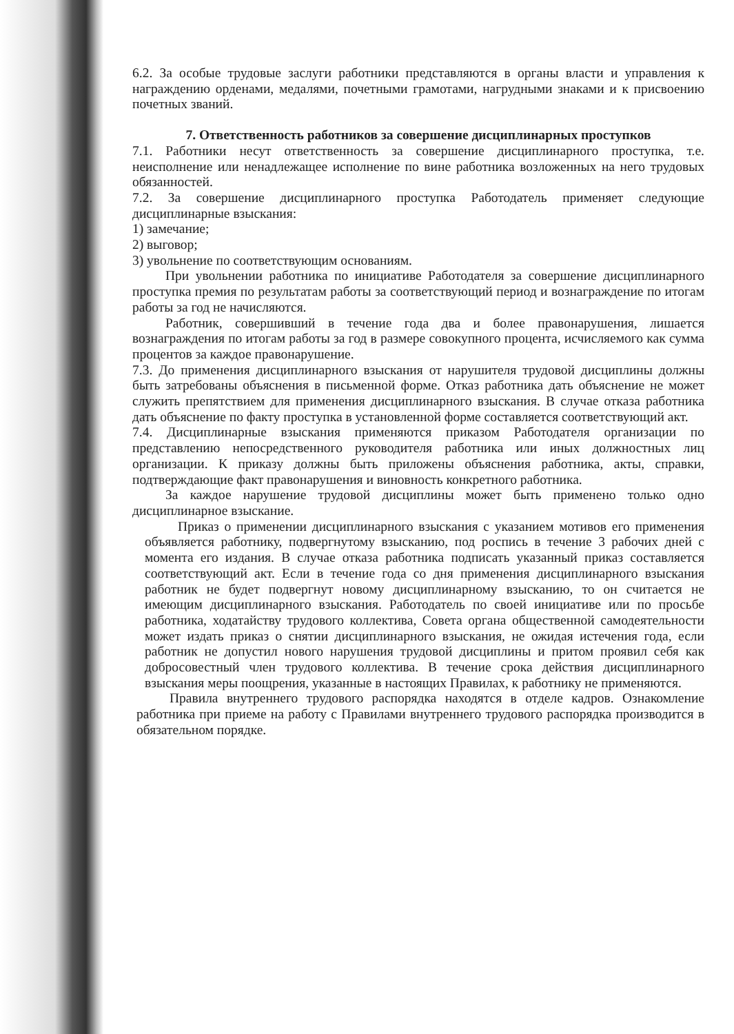6.2. За особые трудовые заслуги работники представляются в органы власти и управления к награждению орденами, медалями, почетными грамотами, нагрудными знаками и к присвоению почетных званий.
7. Ответственность работников за совершение дисциплинарных проступков
7.1. Работники несут ответственность за совершение дисциплинарного проступка, т.е. неисполнение или ненадлежащее исполнение по вине работника возложенных на него трудовых обязанностей.
7.2. За совершение дисциплинарного проступка Работодатель применяет следующие дисциплинарные взыскания:
1) замечание;
2) выговор;
3) увольнение по соответствующим основаниям.
При увольнении работника по инициативе Работодателя за совершение дисциплинарного проступка премия по результатам работы за соответствующий период и вознаграждение по итогам работы за год не начисляются.
Работник, совершивший в течение года два и более правонарушения, лишается вознаграждения по итогам работы за год в размере совокупного процента, исчисляемого как сумма процентов за каждое правонарушение.
7.3. До применения дисциплинарного взыскания от нарушителя трудовой дисциплины должны быть затребованы объяснения в письменной форме. Отказ работника дать объяснение не может служить препятствием для применения дисциплинарного взыскания. В случае отказа работника дать объяснение по факту проступка в установленной форме составляется соответствующий акт.
7.4. Дисциплинарные взыскания применяются приказом Работодателя организации по представлению непосредственного руководителя работника или иных должностных лиц организации. К приказу должны быть приложены объяснения работника, акты, справки, подтверждающие факт правонарушения и виновность конкретного работника.
За каждое нарушение трудовой дисциплины может быть применено только одно дисциплинарное взыскание.
Приказ о применении дисциплинарного взыскания с указанием мотивов его применения объявляется работнику, подвергнутому взысканию, под роспись в течение 3 рабочих дней с момента его издания. В случае отказа работника подписать указанный приказ составляется соответствующий акт. Если в течение года со дня применения дисциплинарного взыскания работник не будет подвергнут новому дисциплинарному взысканию, то он считается не имеющим дисциплинарного взыскания. Работодатель по своей инициативе или по просьбе работника, ходатайству трудового коллектива, Совета органа общественной самодеятельности может издать приказ о снятии дисциплинарного взыскания, не ожидая истечения года, если работник не допустил нового нарушения трудовой дисциплины и притом проявил себя как добросовестный член трудового коллектива. В течение срока действия дисциплинарного взыскания меры поощрения, указанные в настоящих Правилах, к работнику не применяются.
Правила внутреннего трудового распорядка находятся в отделе кадров. Ознакомление работника при приеме на работу с Правилами внутреннего трудового распорядка производится в обязательном порядке.